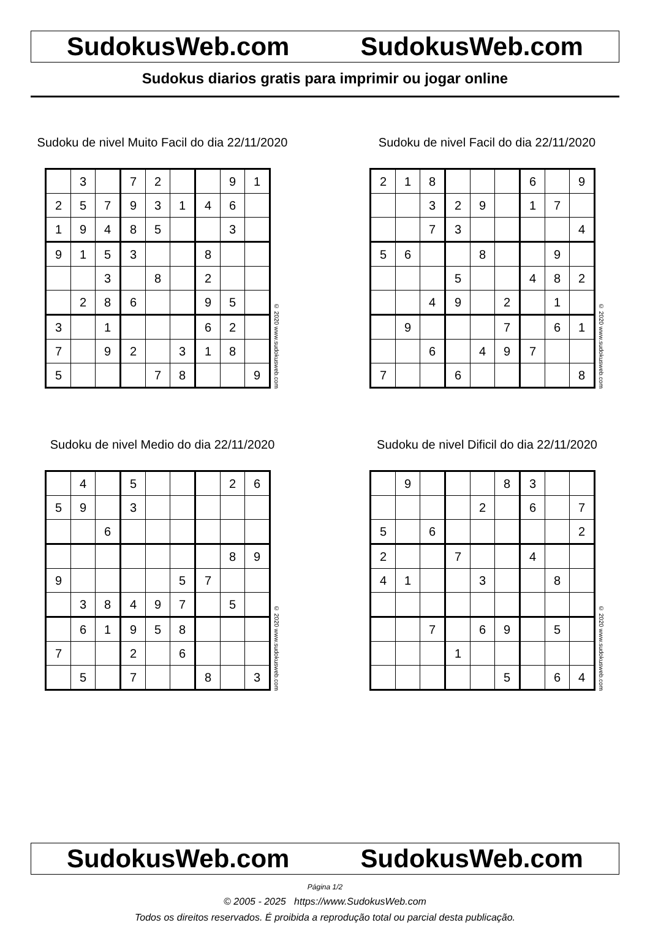SudokusWeb.com SudokusWeb.com
Sudokus diarios gratis para imprimir ou jogar online
Sudoku de nivel Muito Facil do dia 22/11/2020
| | 3 | | 7 | 2 | | | 9 | 1 |
| 2 | 5 | 7 | 9 | 3 | 1 | 4 | 6 | |
| 1 | 9 | 4 | 8 | 5 | | | 3 | |
| 9 | 1 | 5 | 3 | | | 8 | | |
| | | 3 | | 8 | | 2 | | |
| | 2 | 8 | 6 | | | 9 | 5 | |
| 3 | | 1 | | | | 6 | 2 | |
| 7 | | 9 | 2 | | 3 | 1 | 8 | |
| 5 | | | | 7 | 8 | | | 9 |
© 2020 www.sudokusweb.com
Sudoku de nivel Facil do dia 22/11/2020
| 2 | 1 | 8 | | | | 6 | | 9 |
| | | 3 | 2 | 9 | | 1 | 7 | |
| | | 7 | 3 | | | | | 4 |
| 5 | 6 | | | 8 | | | 9 | |
| | | | 5 | | | 4 | 8 | 2 |
| | | 4 | 9 | | 2 | | 1 | |
| | 9 | | | | 7 | | 6 | 1 |
| | | 6 | | 4 | 9 | 7 | | |
| 7 | | | 6 | | | | | 8 |
© 2020 www.sudokusweb.com
Sudoku de nivel Medio do dia 22/11/2020
| | 4 | | 5 | | | | 2 | 6 |
| 5 | 9 | | 3 | | | | | |
| | | 6 | | | | | | |
| | | | | | | | 8 | 9 |
| 9 | | | | | 5 | 7 | | |
| | 3 | 8 | 4 | 9 | 7 | | 5 | |
| | 6 | 1 | 9 | 5 | 8 | | | |
| 7 | | | 2 | | 6 | | | |
| | 5 | | 7 | | | 8 | | 3 |
© 2020 www.sudokusweb.com
Sudoku de nivel Dificil do dia 22/11/2020
| | 9 | | | | 8 | 3 | | |
| | | | | 2 | | 6 | | 7 |
| 5 | | 6 | | | | | | 2 |
| 2 | | | 7 | | | 4 | | |
| 4 | 1 | | | 3 | | | 8 | |
| | | 7 | | 6 | 9 | | 5 | |
| | | | 1 | | | | | |
| | | | | | 5 | | 6 | 4 |
© 2020 www.sudokusweb.com
SudokusWeb.com SudokusWeb.com
Página 1/2
© 2005 - 2025 https://www.SudokusWeb.com
Todos os direitos reservados. É proibida a reprodução total ou parcial desta publicação.